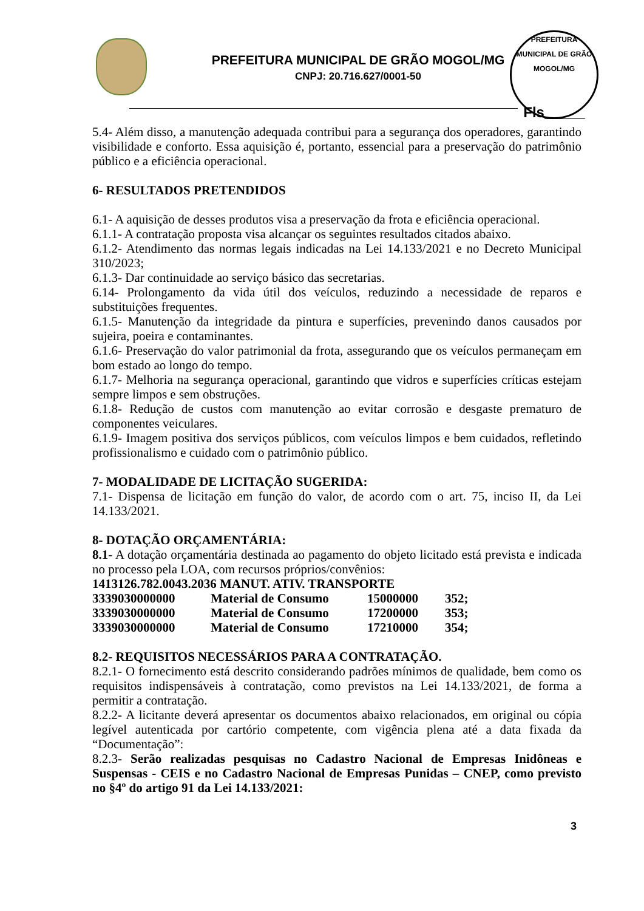PREFEITURA MUNICIPAL DE GRÃO MOGOL/MG
CNPJ: 20.716.627/0001-50
PREFEITURA MUNICIPAL DE GRÃO MOGOL/MG
Fls_____
5.4- Além disso, a manutenção adequada contribui para a segurança dos operadores, garantindo visibilidade e conforto. Essa aquisição é, portanto, essencial para a preservação do patrimônio público e a eficiência operacional.
6- RESULTADOS PRETENDIDOS
6.1- A aquisição de desses produtos visa a preservação da frota e eficiência operacional.
6.1.1- A contratação proposta visa alcançar os seguintes resultados citados abaixo.
6.1.2- Atendimento das normas legais indicadas na Lei 14.133/2021 e no Decreto Municipal 310/2023;
6.1.3- Dar continuidade ao serviço básico das secretarias.
6.14- Prolongamento da vida útil dos veículos, reduzindo a necessidade de reparos e substituições frequentes.
6.1.5- Manutenção da integridade da pintura e superfícies, prevenindo danos causados por sujeira, poeira e contaminantes.
6.1.6- Preservação do valor patrimonial da frota, assegurando que os veículos permaneçam em bom estado ao longo do tempo.
6.1.7- Melhoria na segurança operacional, garantindo que vidros e superfícies críticas estejam sempre limpos e sem obstruções.
6.1.8- Redução de custos com manutenção ao evitar corrosão e desgaste prematuro de componentes veiculares.
6.1.9- Imagem positiva dos serviços públicos, com veículos limpos e bem cuidados, refletindo profissionalismo e cuidado com o patrimônio público.
7- MODALIDADE DE LICITAÇÃO SUGERIDA:
7.1- Dispensa de licitação em função do valor, de acordo com o art. 75, inciso II, da Lei 14.133/2021.
8- DOTAÇÃO ORÇAMENTÁRIA:
8.1- A dotação orçamentária destinada ao pagamento do objeto licitado está prevista e indicada no processo pela LOA, com recursos próprios/convênios:
1413126.782.0043.2036 MANUT. ATIV. TRANSPORTE
| 3339030000000 | Material de Consumo | 15000000 | 352; |
| 3339030000000 | Material de Consumo | 17200000 | 353; |
| 3339030000000 | Material de Consumo | 17210000 | 354; |
8.2- REQUISITOS NECESSÁRIOS PARA A CONTRATAÇÃO.
8.2.1- O fornecimento está descrito considerando padrões mínimos de qualidade, bem como os requisitos indispensáveis à contratação, como previstos na Lei 14.133/2021, de forma a permitir a contratação.
8.2.2- A licitante deverá apresentar os documentos abaixo relacionados, em original ou cópia legível autenticada por cartório competente, com vigência plena até a data fixada da “Documentação”:
8.2.3- Serão realizadas pesquisas no Cadastro Nacional de Empresas Inidôneas e Suspensas - CEIS e no Cadastro Nacional de Empresas Punidas – CNEP, como previsto no §4º do artigo 91 da Lei 14.133/2021:
3